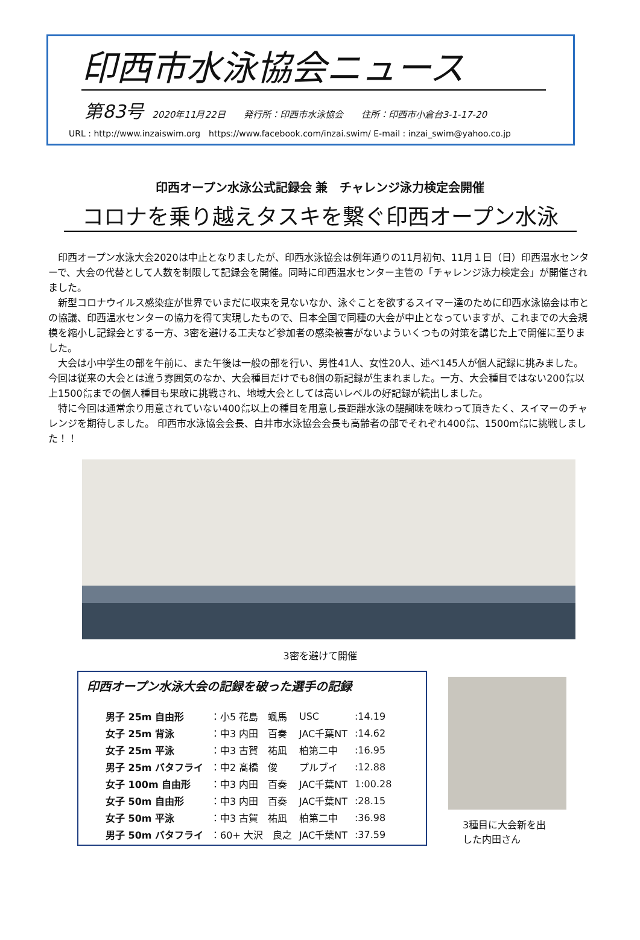印西市水泳協会ニュース
第83号 2020年11月22日　　発行所：印西市水泳協会　　住所：印西市小倉台3-1-17-20
URL : http://www.inzaiswim.org　https://www.facebook.com/inzai.swim/ E-mail : inzai_swim@yahoo.co.jp
印西オープン水泳公式記録会 兼　チャレンジ泳力検定会開催
コロナを乗り越えタスキを繋ぐ印西オープン水泳
印西オープン水泳大会2020は中止となりましたが、印西水泳協会は例年通りの11月初旬、11月１日（日）印西温水センターで、大会の代替として人数を制限して記録会を開催。同時に印西温水センター主管の「チャレンジ泳力検定会」が開催されました。
新型コロナウイルス感染症が世界でいまだに収束を見ないなか、泳ぐことを欲するスイマー達のために印西水泳協会は市との協議、印西温水センターの協力を得て実現したもので、日本全国で同種の大会が中止となっていますが、これまでの大会規模を縮小し記録会とする一方、3密を避ける工夫など参加者の感染被害がないよういくつもの対策を講じた上で開催に至りました。
大会は小中学生の部を午前に、また午後は一般の部を行い、男性41人、女性20人、述べ145人が個人記録に挑みました。今回は従来の大会とは違う雰囲気のなか、大会種目だけでも8個の新記録が生まれました。一方、大会種目ではない200㍍以上1500㍍までの個人種目も果敢に挑戦され、地域大会としては高いレベルの好記録が続出しました。
特に今回は通常余り用意されていない400㍍以上の種目を用意し長距離水泳の醍醐味を味わって頂きたく、スイマーのチャレンジを期待しました。 印西市水泳協会会長、白井市水泳協会会長も高齢者の部でそれぞれ400㍍、1500m㍍に挑戦しました！！
3密を避けて開催
印西オープン水泳大会の記録を破った選手の記録
| 男子 25m 自由形 | ：小5 花島 颯馬 | USC | :14.19 |
| 女子 25m 背泳 | ：中3 内田 百奏 | JAC千葉NT | :14.62 |
| 女子 25m 平泳 | ：中3 古賀 祐凪 | 柏第二中 | :16.95 |
| 男子 25m バタフライ | ：中2 髙橋 俊 | プルブイ | :12.88 |
| 女子 100m 自由形 | ：中3 内田 百奏 | JAC千葉NT | 1:00.28 |
| 女子 50m 自由形 | ：中3 内田 百奏 | JAC千葉NT | :28.15 |
| 女子 50m 平泳 | ：中3 古賀 祐凪 | 柏第二中 | :36.98 |
| 男子 50m バタフライ | ：60+ 大沢 良之 | JAC千葉NT | :37.59 |
3種目に大会新を出した内田さん